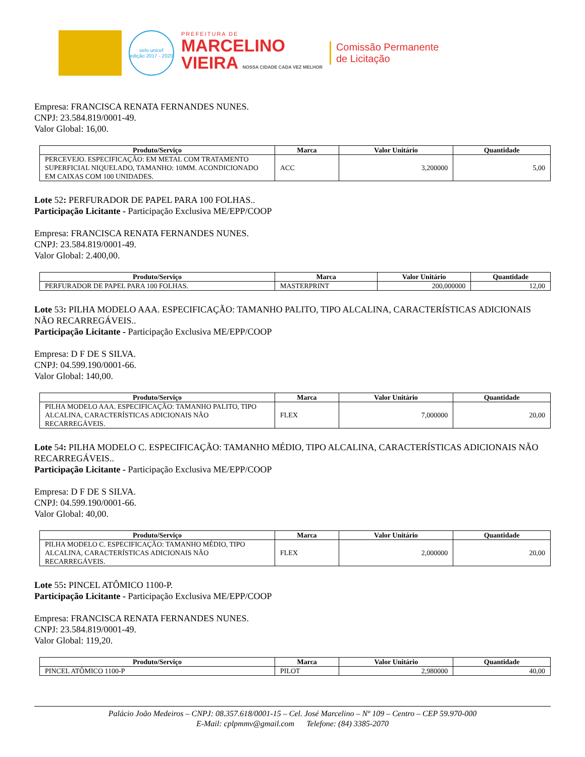selo unicef
edição 2017 - 2020
PREFEITURA DE
MARCELINO
VIEIRA NOSSA CIDADE CADA VEZ MELHOR
Comissão Permanente
de Licitação
Empresa: FRANCISCA RENATA FERNANDES NUNES.
CNPJ: 23.584.819/0001-49.
Valor Global: 16,00.
| Produto/Serviço | Marca | Valor Unitário | Quantidade |
| --- | --- | --- | --- |
| PERCEVEJO. ESPECIFICAÇÃO: EM METAL COM TRATAMENTO SUPERFICIAL NIQUELADO, TAMANHO: 10MM. ACONDICIONADO EM CAIXAS COM 100 UNIDADES. | ACC | 3,200000 | 5,00 |
Lote 52: PERFURADOR DE PAPEL PARA 100 FOLHAS..
Participação Licitante - Participação Exclusiva ME/EPP/COOP
Empresa: FRANCISCA RENATA FERNANDES NUNES.
CNPJ: 23.584.819/0001-49.
Valor Global: 2.400,00.
| Produto/Serviço | Marca | Valor Unitário | Quantidade |
| --- | --- | --- | --- |
| PERFURADOR DE PAPEL PARA 100 FOLHAS. | MASTERPRINT | 200,000000 | 12,00 |
Lote 53: PILHA MODELO AAA. ESPECIFICAÇÃO: TAMANHO PALITO, TIPO ALCALINA, CARACTERÍSTICAS ADICIONAIS NÃO RECARREGÁVEIS..
Participação Licitante - Participação Exclusiva ME/EPP/COOP
Empresa: D F DE S SILVA.
CNPJ: 04.599.190/0001-66.
Valor Global: 140,00.
| Produto/Serviço | Marca | Valor Unitário | Quantidade |
| --- | --- | --- | --- |
| PILHA MODELO AAA. ESPECIFICAÇÃO: TAMANHO PALITO, TIPO ALCALINA, CARACTERÍSTICAS ADICIONAIS NÃO RECARREGÁVEIS. | FLEX | 7,000000 | 20,00 |
Lote 54: PILHA MODELO C. ESPECIFICAÇÃO: TAMANHO MÉDIO, TIPO ALCALINA, CARACTERÍSTICAS ADICIONAIS NÃO RECARREGÁVEIS..
Participação Licitante - Participação Exclusiva ME/EPP/COOP
Empresa: D F DE S SILVA.
CNPJ: 04.599.190/0001-66.
Valor Global: 40,00.
| Produto/Serviço | Marca | Valor Unitário | Quantidade |
| --- | --- | --- | --- |
| PILHA MODELO C. ESPECIFICAÇÃO: TAMANHO MÉDIO, TIPO ALCALINA, CARACTERÍSTICAS ADICIONAIS NÃO RECARREGÁVEIS. | FLEX | 2,000000 | 20,00 |
Lote 55: PINCEL ATÔMICO 1100-P.
Participação Licitante - Participação Exclusiva ME/EPP/COOP
Empresa: FRANCISCA RENATA FERNANDES NUNES.
CNPJ: 23.584.819/0001-49.
Valor Global: 119,20.
| Produto/Serviço | Marca | Valor Unitário | Quantidade |
| --- | --- | --- | --- |
| PINCEL ATÔMICO 1100-P | PILOT | 2,980000 | 40,00 |
Palácio João Medeiros – CNPJ: 08.357.618/0001-15 – Cel. José Marcelino – Nº 109 – Centro – CEP 59.970-000
E-Mail: cplpmmv@gmail.com Telefone: (84) 3385-2070